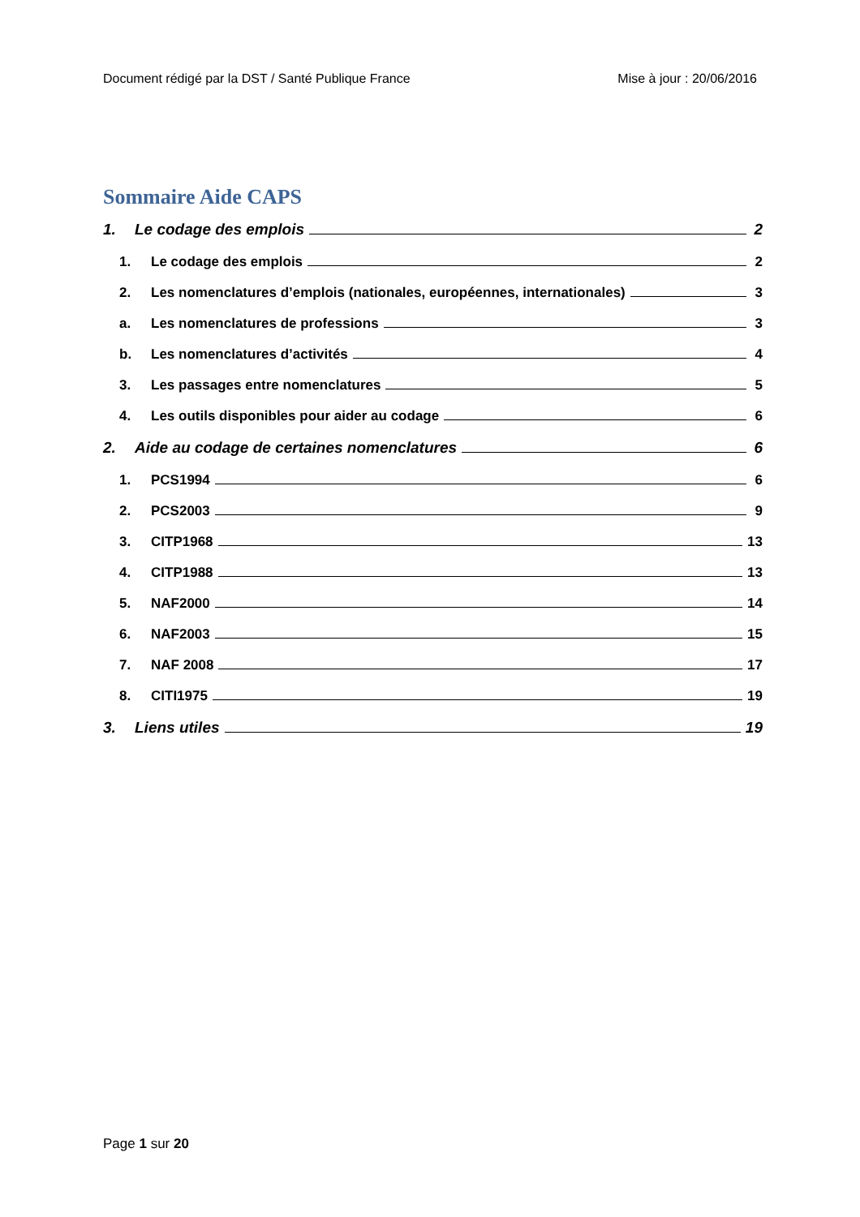Document rédigé par la DST / Santé Publique France Mise à jour : 20/06/2016
Sommaire Aide CAPS
1. Le codage des emplois 2
1. Le codage des emplois 2
2. Les nomenclatures d’emplois (nationales, européennes, internationales) 3
a. Les nomenclatures de professions 3
b. Les nomenclatures d’activités 4
3. Les passages entre nomenclatures 5
4. Les outils disponibles pour aider au codage 6
2. Aide au codage de certaines nomenclatures 6
1. PCS1994 6
2. PCS2003 9
3. CITP1968 13
4. CITP1988 13
5. NAF2000 14
6. NAF2003 15
7. NAF 2008 17
8. CITI1975 19
3. Liens utiles 19
Page 1 sur 20